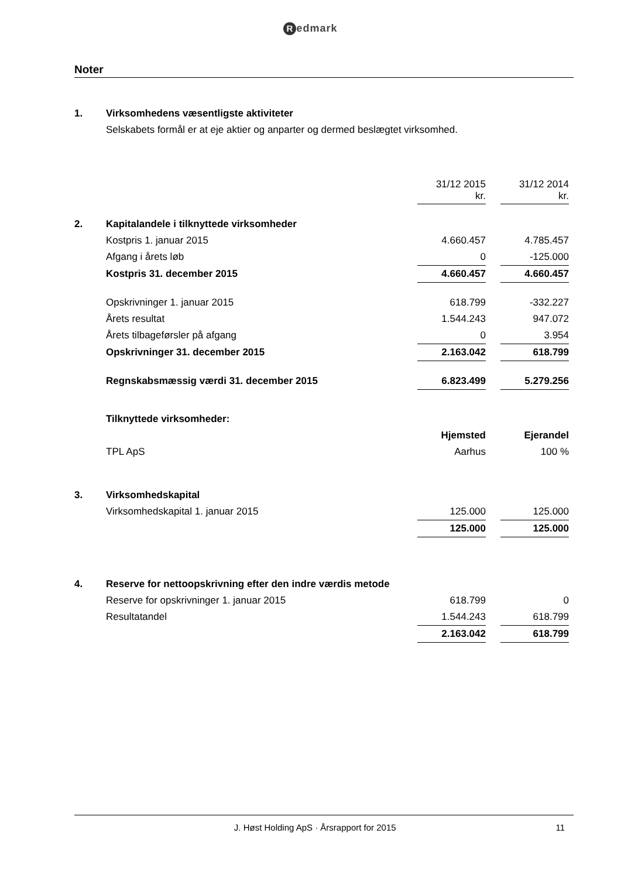Redmark
Noter
| 1. | Virksomhedens væsentligste aktiviteter | | | |
| | Selskabets formål er at eje aktier og anparter og dermed beslægtet virksomhed. | | | |
| | | 31/12 2015 kr. | | 31/12 2014 kr. |
| 2. | Kapitalandele i tilknyttede virksomheder | | | |
| | Kostpris 1. januar 2015 | 4.660.457 | | 4.785.457 |
| | Afgang i årets løb | 0 | | -125.000 |
| | Kostpris 31. december 2015 | 4.660.457 | | 4.660.457 |
| | Opskrivninger 1. januar 2015 | 618.799 | | -332.227 |
| | Årets resultat | 1.544.243 | | 947.072 |
| | Årets tilbageførsler på afgang | 0 | | 3.954 |
| | Opskrivninger 31. december 2015 | 2.163.042 | | 618.799 |
| | Regnskabsmæssig værdi 31. december 2015 | 6.823.499 | | 5.279.256 |
| | Tilknyttede virksomheder: | | | |
| | | Hjemsted | | Ejerandel |
| | TPL ApS | Aarhus | | 100 % |
| 3. | Virksomhedskapital | | | |
| | Virksomhedskapital 1. januar 2015 | 125.000 | | 125.000 |
| | | 125.000 | | 125.000 |
| 4. | Reserve for nettoopskrivning efter den indre værdis metode | | | |
| | Reserve for opskrivninger 1. januar 2015 | 618.799 | | 0 |
| | Resultatandel | 1.544.243 | | 618.799 |
| | | 2.163.042 | | 618.799 |
J. Høst Holding ApS · Årsrapport for 2015 11